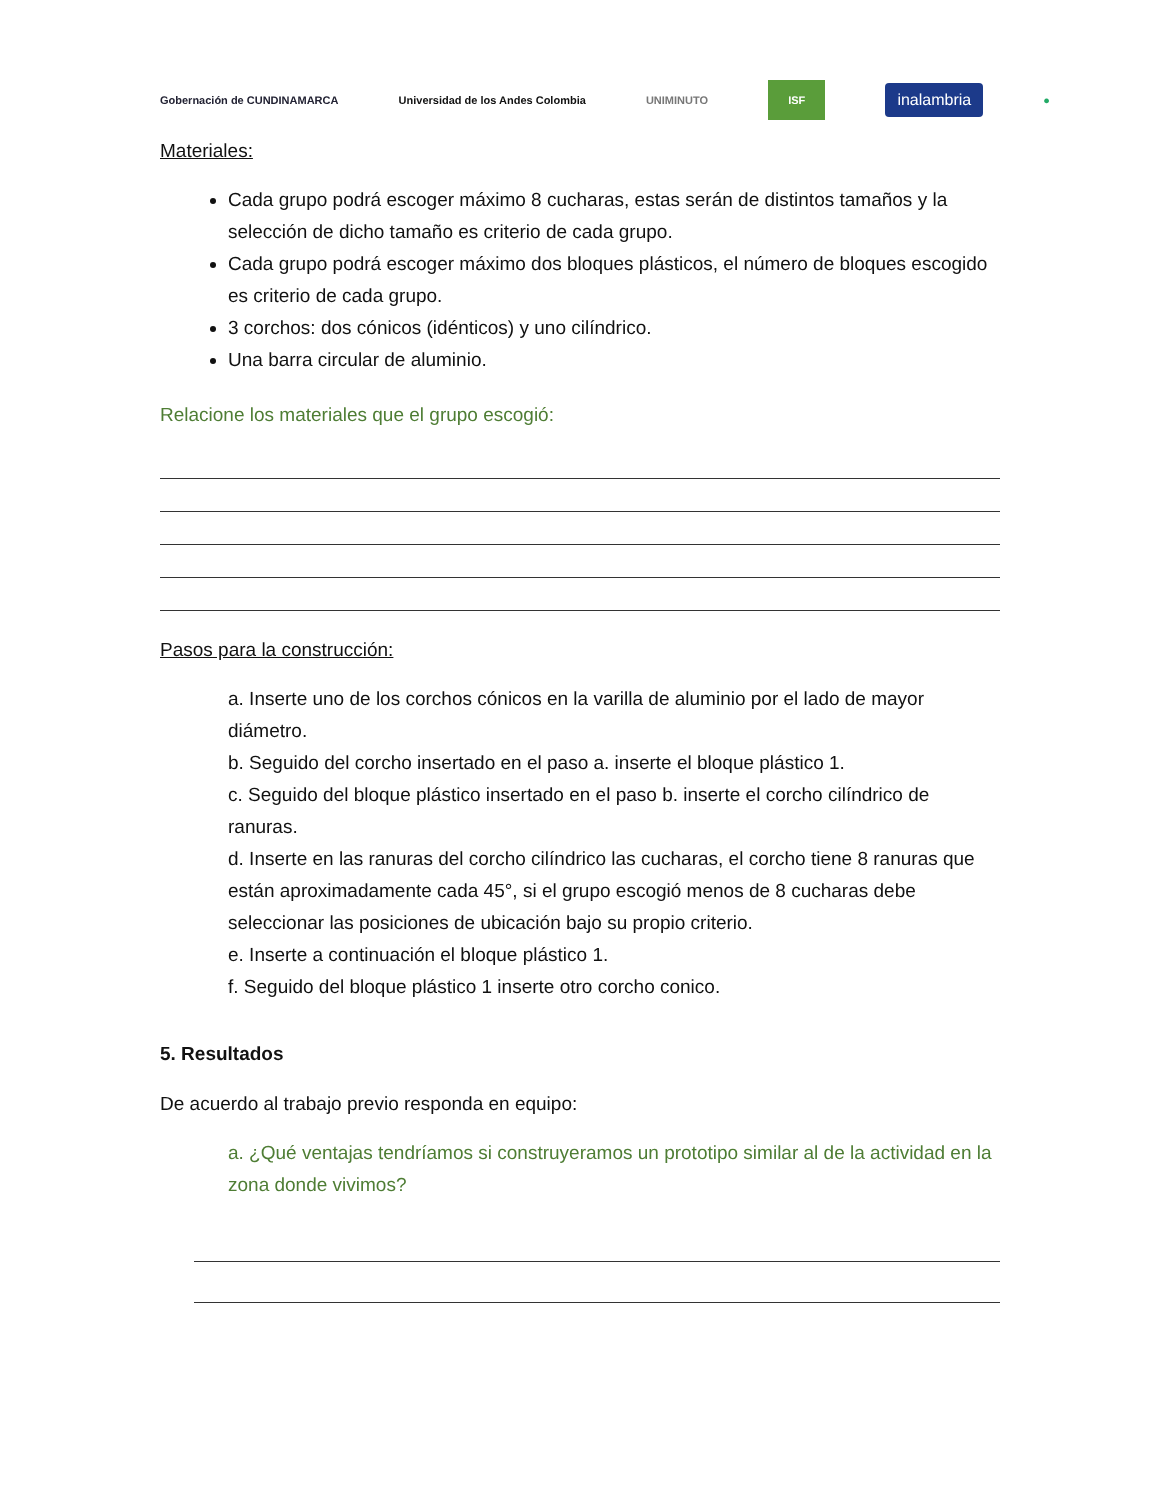Gobernación de CUNDINAMARCA
Universidad de los Andes Colombia
UNIMINUTO
ISF
inalambria
●
Materiales:
Cada grupo podrá escoger máximo 8 cucharas, estas serán de distintos tamaños y la selección de dicho tamaño es criterio de cada grupo.
Cada grupo podrá escoger máximo dos bloques plásticos, el número de bloques escogido es criterio de cada grupo.
3 corchos: dos cónicos (idénticos) y uno cilíndrico.
Una barra circular de aluminio.
Relacione los materiales que el grupo escogió:
Pasos para la construcción:
a. Inserte uno de los corchos cónicos en la varilla de aluminio por el lado de mayor diámetro.
b. Seguido del corcho insertado en el paso a. inserte el bloque plástico 1.
c. Seguido del bloque plástico insertado en el paso b. inserte el corcho cilíndrico de ranuras.
d. Inserte en las ranuras del corcho cilíndrico las cucharas, el corcho tiene 8 ranuras que están aproximadamente cada 45°, si el grupo escogió menos de 8 cucharas debe seleccionar las posiciones de ubicación bajo su propio criterio.
e. Inserte a continuación el bloque plástico 1.
f. Seguido del bloque plástico 1 inserte otro corcho conico.
5. Resultados
De acuerdo al trabajo previo responda en equipo:
a. ¿Qué ventajas tendríamos si construyeramos un prototipo similar al de la actividad en la zona donde vivimos?